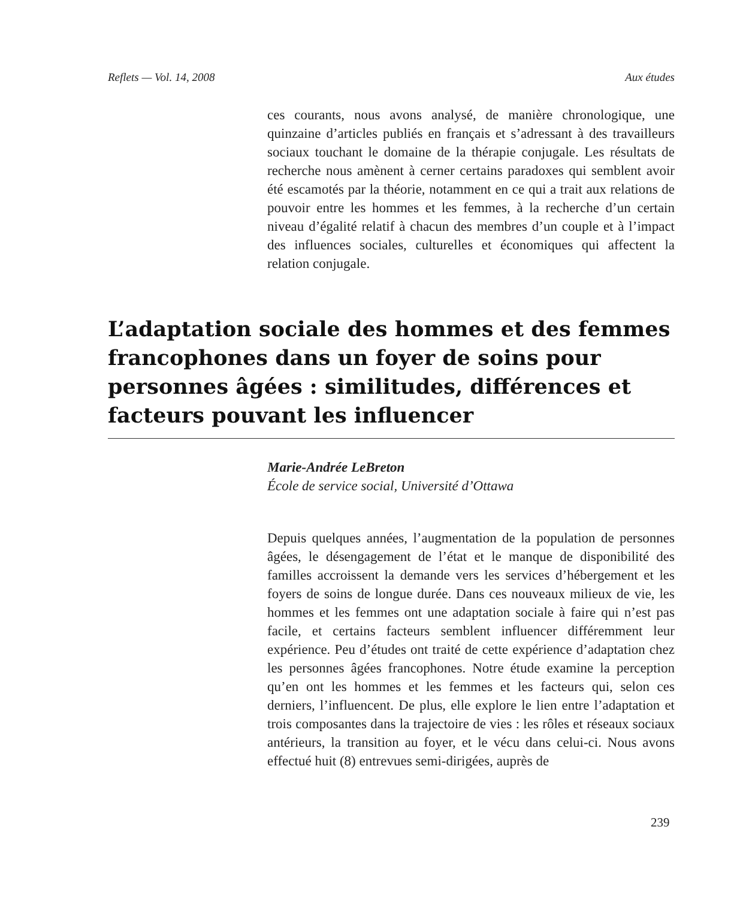Reflets — Vol. 14, 2008 Aux études
ces courants, nous avons analysé, de manière chronologique, une quinzaine d’articles publiés en français et s’adressant à des travailleurs sociaux touchant le domaine de la thérapie conjugale. Les résultats de recherche nous amènent à cerner certains paradoxes qui semblent avoir été escamotés par la théorie, notamment en ce qui a trait aux relations de pouvoir entre les hommes et les femmes, à la recherche d’un certain niveau d’égalité relatif à chacun des membres d’un couple et à l’impact des influences sociales, culturelles et économiques qui affectent la relation conjugale.
L’adaptation sociale des hommes et des femmes francophones dans un foyer de soins pour personnes âgées : similitudes, différences et facteurs pouvant les influencer
Marie-Andrée LeBreton
École de service social, Université d’Ottawa
Depuis quelques années, l’augmentation de la population de personnes âgées, le désengagement de l’état et le manque de disponibilité des familles accroissent la demande vers les services d’hébergement et les foyers de soins de longue durée. Dans ces nouveaux milieux de vie, les hommes et les femmes ont une adaptation sociale à faire qui n’est pas facile, et certains facteurs semblent influencer différemment leur expérience. Peu d’études ont traité de cette expérience d’adaptation chez les personnes âgées francophones. Notre étude examine la perception qu’en ont les hommes et les femmes et les facteurs qui, selon ces derniers, l’influencent. De plus, elle explore le lien entre l’adaptation et trois composantes dans la trajectoire de vies : les rôles et réseaux sociaux antérieurs, la transition au foyer, et le vécu dans celui-ci. Nous avons effectué huit (8) entrevues semi-dirigées, auprès de
239